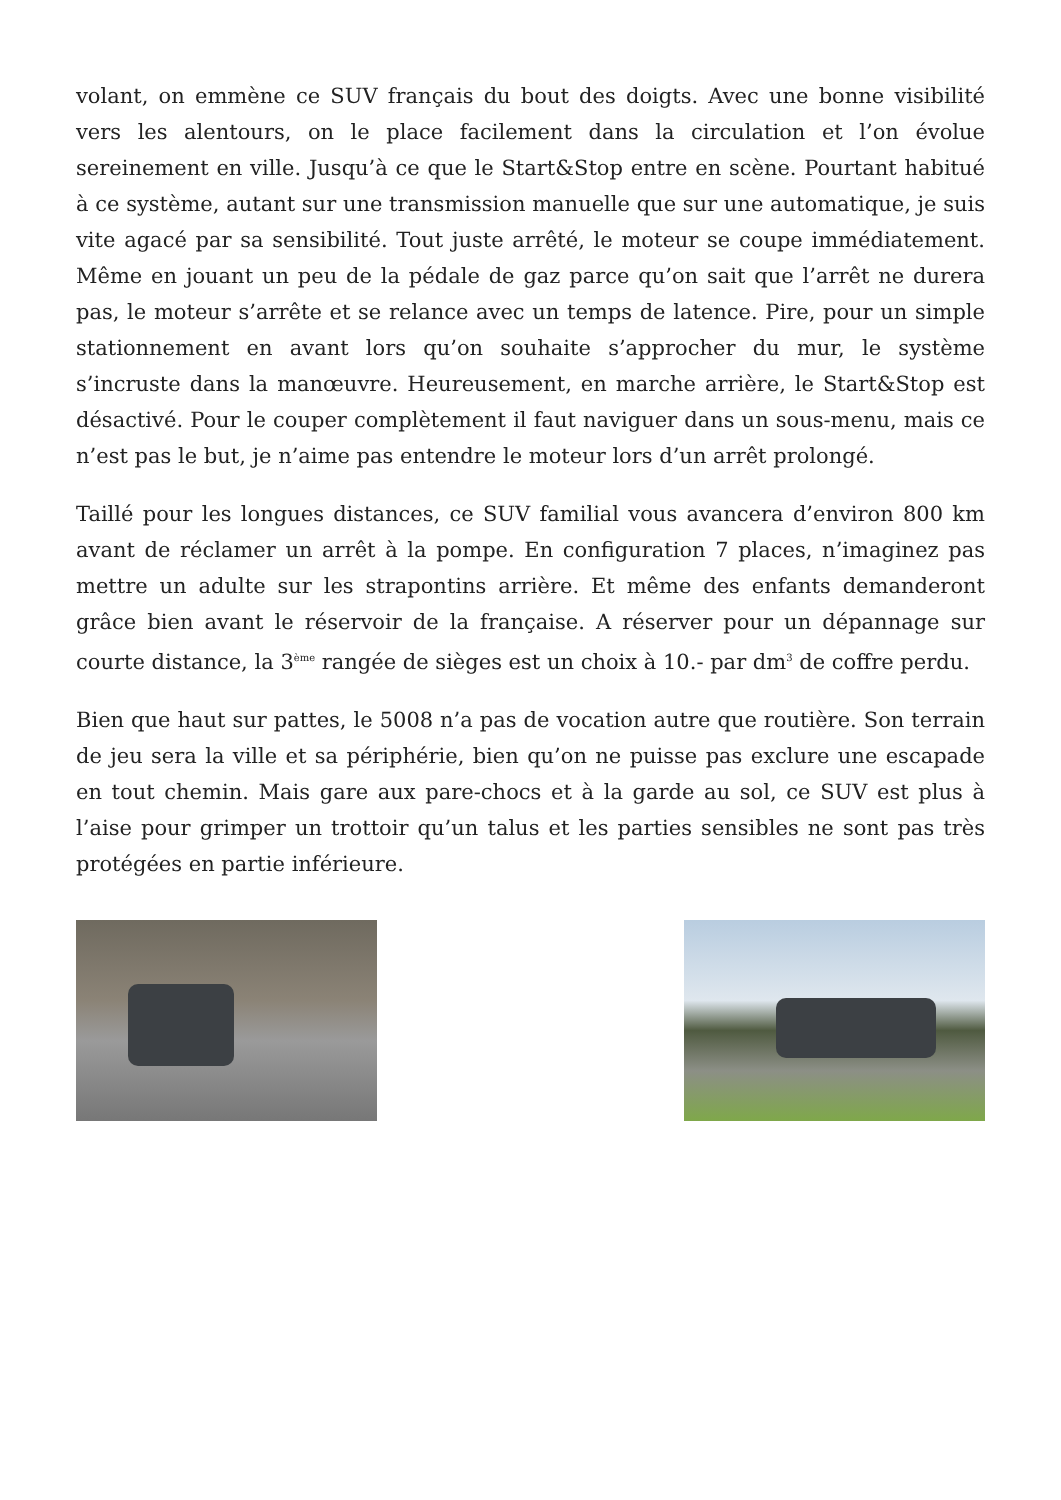volant, on emmène ce SUV français du bout des doigts. Avec une bonne visibilité vers les alentours, on le place facilement dans la circulation et l’on évolue sereinement en ville. Jusqu’à ce que le Start&Stop entre en scène. Pourtant habitué à ce système, autant sur une transmission manuelle que sur une automatique, je suis vite agacé par sa sensibilité. Tout juste arrêté, le moteur se coupe immédiatement. Même en jouant un peu de la pédale de gaz parce qu’on sait que l’arrêt ne durera pas, le moteur s’arrête et se relance avec un temps de latence. Pire, pour un simple stationnement en avant lors qu’on souhaite s’approcher du mur, le système s’incruste dans la manœuvre. Heureusement, en marche arrière, le Start&Stop est désactivé. Pour le couper complètement il faut naviguer dans un sous-menu, mais ce n’est pas le but, je n’aime pas entendre le moteur lors d’un arrêt prolongé.
Taillé pour les longues distances, ce SUV familial vous avancera d’environ 800 km avant de réclamer un arrêt à la pompe. En configuration 7 places, n’imaginez pas mettre un adulte sur les strapontins arrière. Et même des enfants demanderont grâce bien avant le réservoir de la française. A réserver pour un dépannage sur courte distance, la 3<sup>ème</sup> rangée de sièges est un choix à 10.- par dm<sup>3</sup> de coffre perdu.
Bien que haut sur pattes, le 5008 n’a pas de vocation autre que routière. Son terrain de jeu sera la ville et sa périphérie, bien qu’on ne puisse pas exclure une escapade en tout chemin. Mais gare aux pare-chocs et à la garde au sol, ce SUV est plus à l’aise pour grimper un trottoir qu’un talus et les parties sensibles ne sont pas très protégées en partie inférieure.